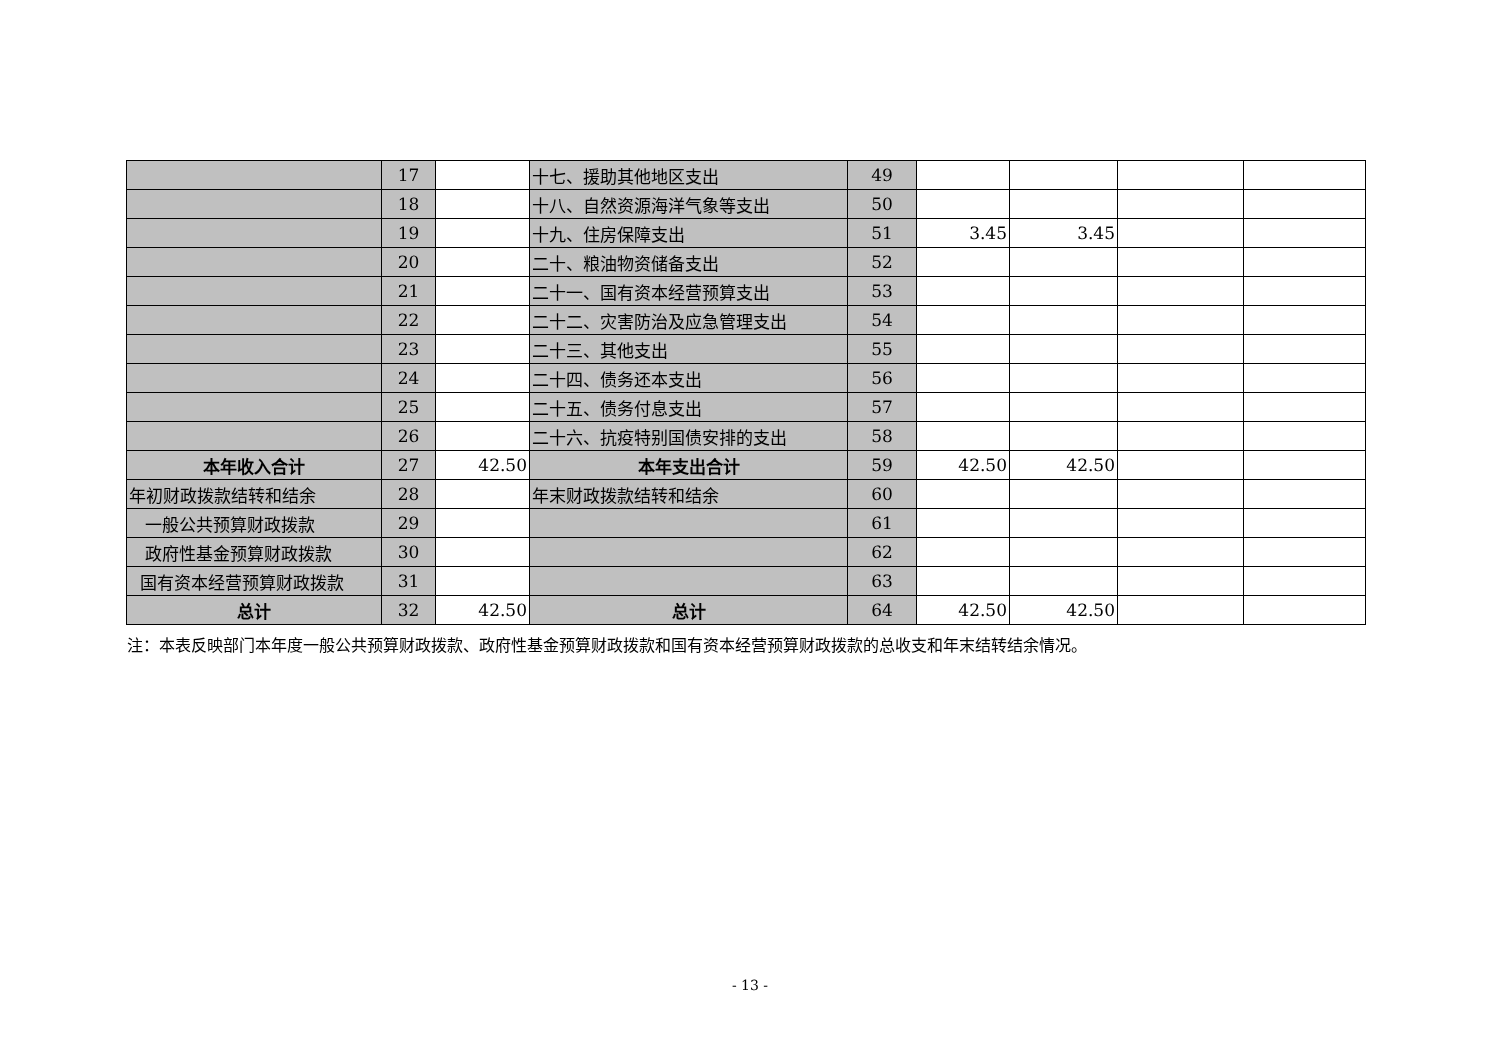| | 17 | | 十七、援助其他地区支出 | 49 | | | | |
| | 18 | | 十八、自然资源海洋气象等支出 | 50 | | | | |
| | 19 | | 十九、住房保障支出 | 51 | 3.45 | 3.45 | | |
| | 20 | | 二十、粮油物资储备支出 | 52 | | | | |
| | 21 | | 二十一、国有资本经营预算支出 | 53 | | | | |
| | 22 | | 二十二、灾害防治及应急管理支出 | 54 | | | | |
| | 23 | | 二十三、其他支出 | 55 | | | | |
| | 24 | | 二十四、债务还本支出 | 56 | | | | |
| | 25 | | 二十五、债务付息支出 | 57 | | | | |
| | 26 | | 二十六、抗疫特别国债安排的支出 | 58 | | | | |
| 本年收入合计 | 27 | 42.50 | 本年支出合计 | 59 | 42.50 | 42.50 | | |
| 年初财政拨款结转和结余 | 28 | | 年末财政拨款结转和结余 | 60 | | | | |
| 一般公共预算财政拨款 | 29 | | | 61 | | | | |
| 政府性基金预算财政拨款 | 30 | | | 62 | | | | |
| 国有资本经营预算财政拨款 | 31 | | | 63 | | | | |
| 总计 | 32 | 42.50 | 总计 | 64 | 42.50 | 42.50 | | |
注：本表反映部门本年度一般公共预算财政拨款、政府性基金预算财政拨款和国有资本经营预算财政拨款的总收支和年末结转结余情况。
- 13 -